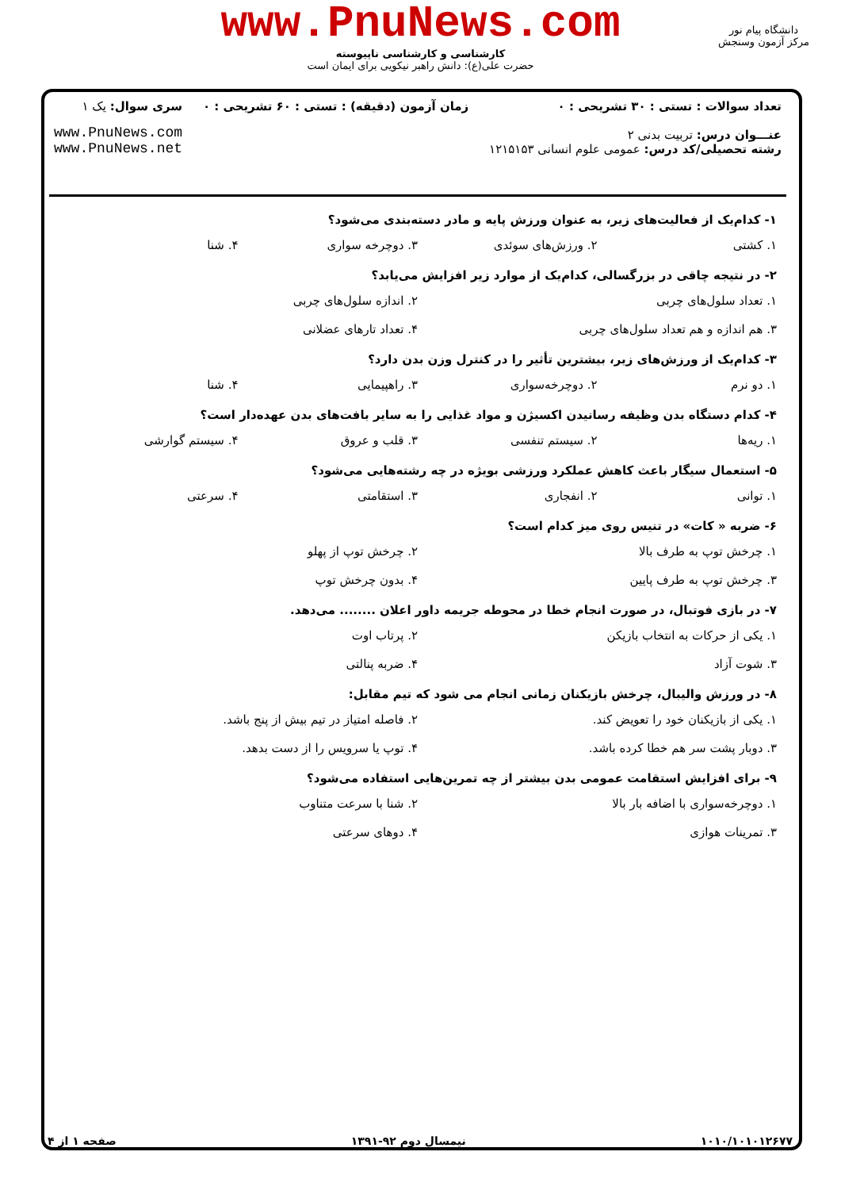www.PnuNews.com
کارشناسی و کارشناسی ناپیوسته
حضرت علی(ع): دانش راهبر نیکویی برای ایمان است
دانشگاه پیام نور
مرکز آزمون وسنجش
تعداد سوالات : تستی : ۳۰ تشریحی : ۰
عنـــوان درس: تربیت بدنی ۲
رشته تحصیلی/کد درس: عمومی علوم انسانی ۱۲۱۵۱۵۳
زمان آزمون (دقیقه) : تستی : ۶۰ تشریحی : ۰
سری سوال: یک ۱
www.PnuNews.com
www.PnuNews.net
۱- کدام‌یک از فعالیت‌های زیر، به عنوان ورزش پایه و مادر دسته‌بندی می‌شود؟
۱. کشتی ۲. ورزش‌های سوئدی ۳. دوچرخه سواری ۴. شنا
۲- در نتیجه چاقی در بزرگسالی، کدام‌یک از موارد زیر افزایش می‌یابد؟
۱. تعداد سلول‌های چربی ۲. اندازه سلول‌های چربی
۳. هم اندازه و هم تعداد سلول‌های چربی
۴. تعداد تارهای عضلانی
۳- کدام‌یک از ورزش‌های زیر، بیشترین تأثیر را در کنترل وزن بدن دارد؟
۱. دو نرم ۲. دوچرخه‌سواری ۳. راهپیمایی ۴. شنا
۴- کدام دستگاه بدن وظیفه رسانیدن اکسیژن و مواد غذایی را به سایر بافت‌های بدن عهده‌دار است؟
۱. ریه‌ها ۲. سیستم تنفسی ۳. قلب و عروق ۴. سیستم گوارشی
۵- استعمال سیگار باعث کاهش عملکرد ورزشی بویژه در چه رشته‌هایی می‌شود؟
۱. توانی ۲. انفجاری ۳. استقامتی ۴. سرعتی
۶- ضربه « کات» در تنیس روی میز کدام است؟
۱. چرخش توپ به طرف بالا ۲. چرخش توپ از پهلو
۳. چرخش توپ به طرف پایین ۴. بدون چرخش توپ
۷- در بازی فوتبال، در صورت انجام خطا در محوطه جریمه داور اعلان ........ می‌دهد.
۱. یکی از حرکات به انتخاب بازیکن
۲. پرتاب اوت
۳. شوت آزاد ۴. ضربه پنالتی
۸- در ورزش والیبال، چرخش بازیکنان زمانی انجام می شود که تیم مقابل:
۱. یکی از بازیکنان خود را تعویض کند.
۲. فاصله امتیاز در تیم بیش از پنج باشد.
۳. دوبار پشت سر هم خطا کرده باشد.
۴. توپ یا سرویس را از دست بدهد.
۹- برای افزایش استقامت عمومی بدن بیشتر از چه تمرین‌هایی استفاده می‌شود؟
۱. دوچرخه‌سواری با اضافه بار بالا
۲. شنا با سرعت متناوب
۳. تمرینات هوازی ۴. دوهای سرعتی
۱۰۱۰/۱۰۱۰۱۲۶۷۷ نیمسال دوم ۹۲-۱۳۹۱ صفحه ۱ از ۴